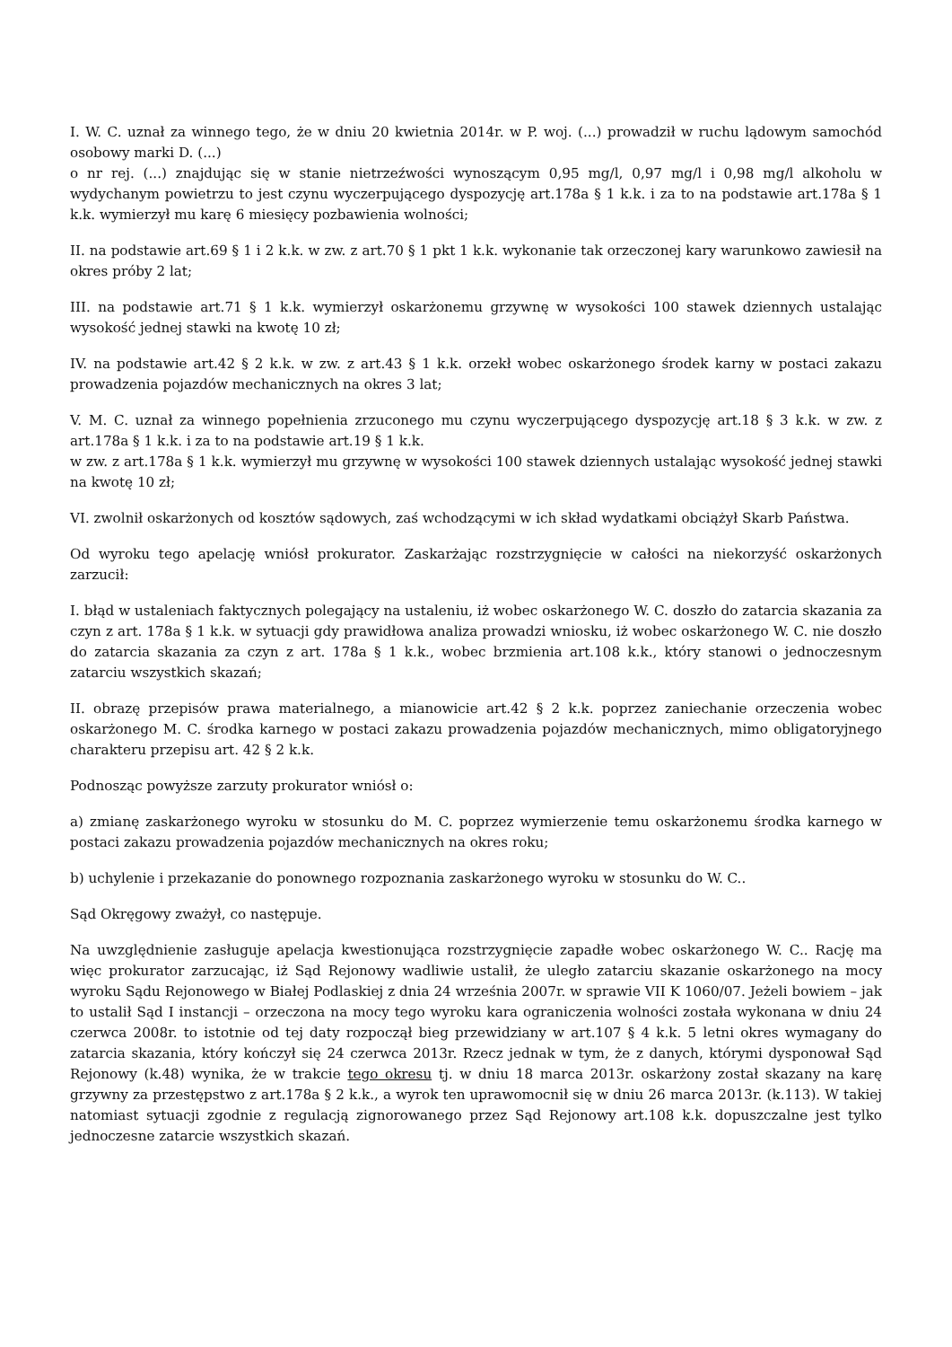I. W. C. uznał za winnego tego, że w dniu 20 kwietnia 2014r. w P. woj. (...) prowadził w ruchu lądowym samochód osobowy marki D. (...)
o nr rej. (...) znajdując się w stanie nietrzeźwości wynoszącym 0,95 mg/l, 0,97 mg/l i 0,98 mg/l alkoholu w wydychanym powietrzu to jest czynu wyczerpującego dyspozycję art.178a § 1 k.k. i za to na podstawie art.178a § 1 k.k. wymierzył mu karę 6 miesięcy pozbawienia wolności;
II. na podstawie art.69 § 1 i 2 k.k. w zw. z art.70 § 1 pkt 1 k.k. wykonanie tak orzeczonej kary warunkowo zawiesił na okres próby 2 lat;
III. na podstawie art.71 § 1 k.k. wymierzył oskarżonemu grzywnę w wysokości 100 stawek dziennych ustalając wysokość jednej stawki na kwotę 10 zł;
IV. na podstawie art.42 § 2 k.k. w zw. z art.43 § 1 k.k. orzekł wobec oskarżonego środek karny w postaci zakazu prowadzenia pojazdów mechanicznych na okres 3 lat;
V. M. C. uznał za winnego popełnienia zrzuconego mu czynu wyczerpującego dyspozycję art.18 § 3 k.k. w zw. z art.178a § 1 k.k. i za to na podstawie art.19 § 1 k.k.
w zw. z art.178a § 1 k.k. wymierzył mu grzywnę w wysokości 100 stawek dziennych ustalając wysokość jednej stawki na kwotę 10 zł;
VI. zwolnił oskarżonych od kosztów sądowych, zaś wchodzącymi w ich skład wydatkami obciążył Skarb Państwa.
Od wyroku tego apelację wniósł prokurator. Zaskarżając rozstrzygnięcie w całości na niekorzyść oskarżonych zarzucił:
I. błąd w ustaleniach faktycznych polegający na ustaleniu, iż wobec oskarżonego W. C. doszło do zatarcia skazania za czyn z art. 178a § 1 k.k. w sytuacji gdy prawidłowa analiza prowadzi wniosku, iż wobec oskarżonego W. C. nie doszło do zatarcia skazania za czyn z art. 178a § 1 k.k., wobec brzmienia art.108 k.k., który stanowi o jednoczesnym zatarciu wszystkich skazań;
II. obrazę przepisów prawa materialnego, a mianowicie art.42 § 2 k.k. poprzez zaniechanie orzeczenia wobec oskarżonego M. C. środka karnego w postaci zakazu prowadzenia pojazdów mechanicznych, mimo obligatoryjnego charakteru przepisu art. 42 § 2 k.k.
Podnosząc powyższe zarzuty prokurator wniósł o:
a) zmianę zaskarżonego wyroku w stosunku do M. C. poprzez wymierzenie temu oskarżonemu środka karnego w postaci zakazu prowadzenia pojazdów mechanicznych na okres roku;
b) uchylenie i przekazanie do ponownego rozpoznania zaskarżonego wyroku w stosunku do W. C..
Sąd Okręgowy zważył, co następuje.
Na uwzględnienie zasługuje apelacja kwestionująca rozstrzygnięcie zapadłe wobec oskarżonego W. C.. Rację ma więc prokurator zarzucając, iż Sąd Rejonowy wadliwie ustalił, że uległo zatarciu skazanie oskarżonego na mocy wyroku Sądu Rejonowego w Białej Podlaskiej z dnia 24 września 2007r. w sprawie VII K 1060/07. Jeżeli bowiem – jak to ustalił Sąd I instancji – orzeczona na mocy tego wyroku kara ograniczenia wolności została wykonana w dniu 24 czerwca 2008r. to istotnie od tej daty rozpoczął bieg przewidziany w art.107 § 4 k.k. 5 letni okres wymagany do zatarcia skazania, który kończył się 24 czerwca 2013r. Rzecz jednak w tym, że z danych, którymi dysponował Sąd Rejonowy (k.48) wynika, że w trakcie tego okresu tj. w dniu 18 marca 2013r. oskarżony został skazany na karę grzywny za przestępstwo z art.178a § 2 k.k., a wyrok ten uprawomocnił się w dniu 26 marca 2013r. (k.113). W takiej natomiast sytuacji zgodnie z regulacją zignorowanego przez Sąd Rejonowy art.108 k.k. dopuszczalne jest tylko jednoczesne zatarcie wszystkich skazań.